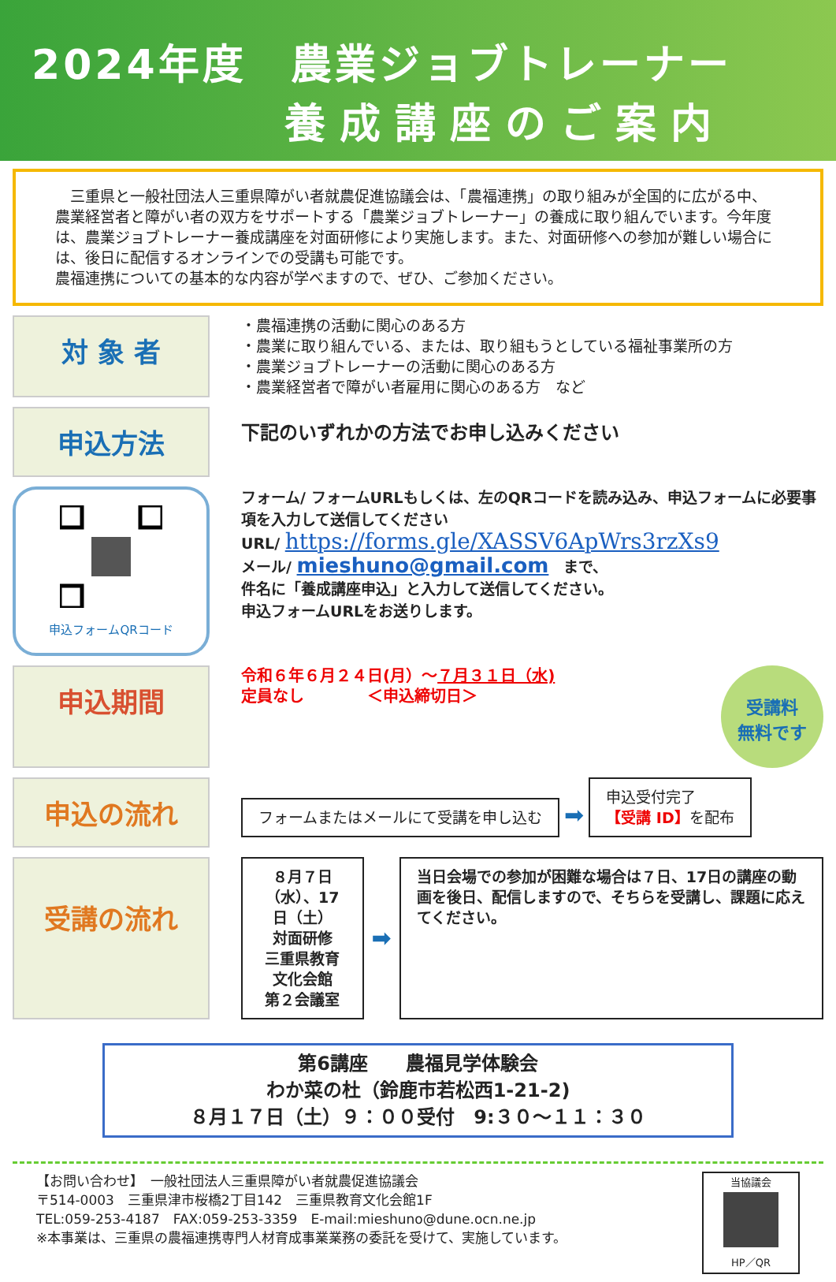2024年度　農業ジョブトレーナー
養成講座のご案内
　三重県と一般社団法人三重県障がい者就農促進協議会は、「農福連携」の取り組みが全国的に広がる中、農業経営者と障がい者の双方をサポートする「農業ジョブトレーナー」の養成に取り組んでいます。今年度は、農業ジョブトレーナー養成講座を対面研修により実施します。また、対面研修への参加が難しい場合には、後日に配信するオンラインでの受講も可能です。
農福連携についての基本的な内容が学べますので、ぜひ、ご参加ください。
対 象 者
・農福連携の活動に関心のある方
・農業に取り組んでいる、または、取り組もうとしている福祉事業所の方
・農業ジョブトレーナーの活動に関心のある方
・農業経営者で障がい者雇用に関心のある方　など
申込方法
下記のいずれかの方法でお申し込みください
申込フォームQRコード
フォーム/ フォームURLもしくは、左のQRコードを読み込み、申込フォームに必要事項を入力して送信してください
URL/ https://forms.gle/XASSV6ApWrs3rzXs9
メール/ mieshuno@gmail.com　まで、
件名に「養成講座申込」と入力して送信してください。
申込フォームURLをお送りします。
申込期間
令和６年６月２４日(月）～７月３１日（水)
定員なし　　　　＜申込締切日＞
受講料
無料です
申込の流れ
フォームまたはメールにて受講を申し込む ➡ 申込受付完了
【受講 ID】を配布
受講の流れ
８月７日（水）、17日（土）
対面研修
三重県教育文化会館
第２会議室
➡
当日会場での参加が困難な場合は７日、17日の講座の動画を後日、配信しますので、そちらを受講し、課題に応えてください。
第6講座　　農福見学体験会
わか菜の杜（鈴鹿市若松西1-21-2)
８月１７日（土）９：００受付　9:３０～１１：３０
【お問い合わせ】　一般社団法人三重県障がい者就農促進協議会
〒514-0003　三重県津市桜橋2丁目142　三重県教育文化会館1F
TEL:059-253-4187　FAX:059-253-3359　E-mail:mieshuno@dune.ocn.ne.jp
※本事業は、三重県の農福連携専門人材育成事業業務の委託を受けて、実施しています。
当協議会
HP／QR